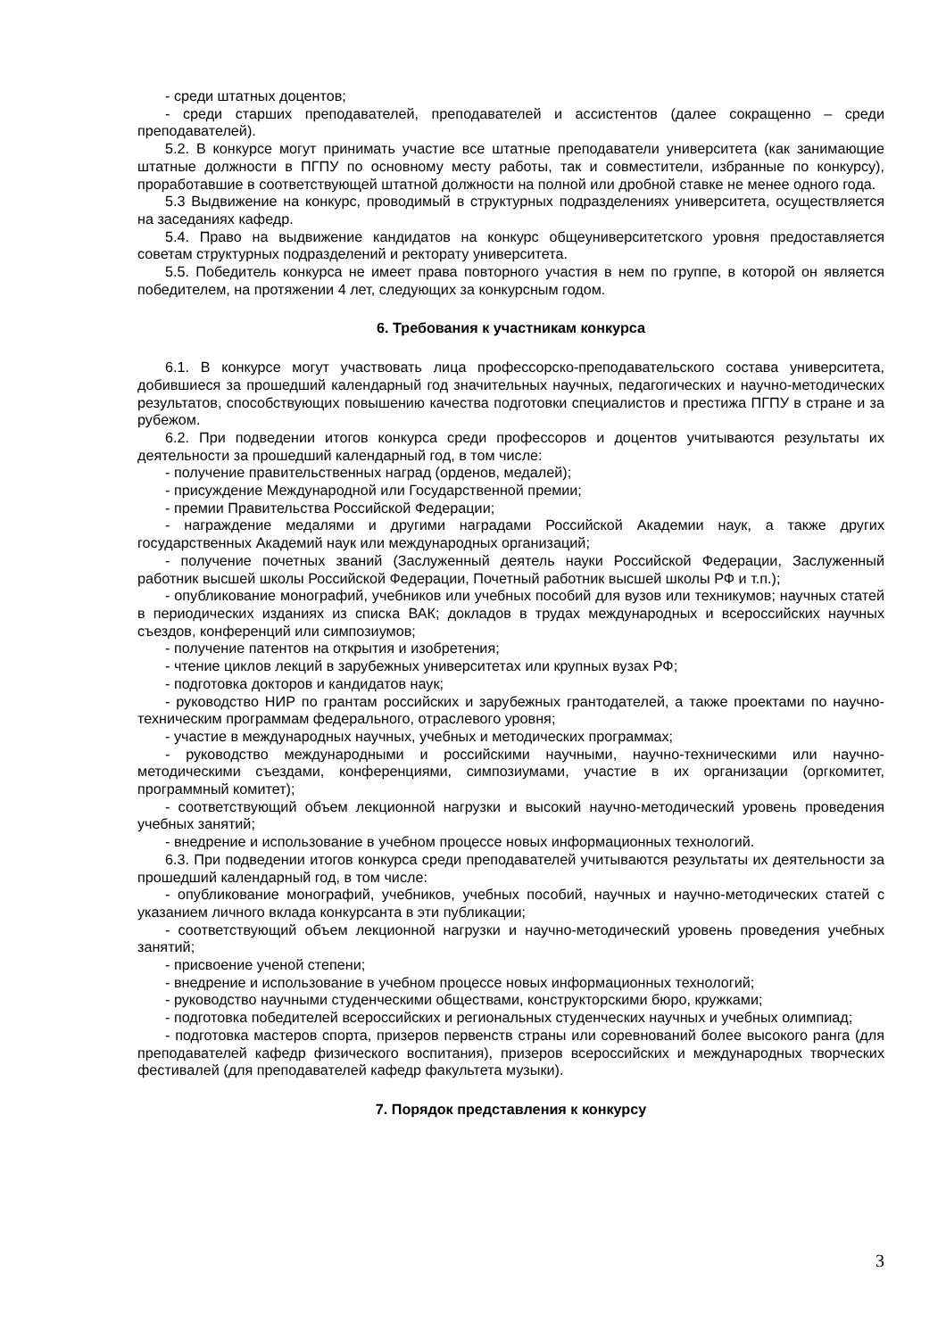- среди штатных доцентов;
- среди старших преподавателей, преподавателей и ассистентов (далее сокращенно – среди преподавателей).
5.2. В конкурсе могут принимать участие все штатные преподаватели университета (как занимающие штатные должности в ПГПУ по основному месту работы, так и совместители, избранные по конкурсу), проработавшие в соответствующей штатной должности на полной или дробной ставке не менее одного года.
5.3 Выдвижение на конкурс, проводимый в структурных подразделениях университета, осуществляется на заседаниях кафедр.
5.4. Право на выдвижение кандидатов на конкурс общеуниверситетского уровня предоставляется советам структурных подразделений и ректорату университета.
5.5. Победитель конкурса не имеет права повторного участия в нем по группе, в которой он является победителем, на протяжении 4 лет, следующих за конкурсным годом.
6. Требования к участникам конкурса
6.1. В конкурсе могут участвовать лица профессорско-преподавательского состава университета, добившиеся за прошедший календарный год значительных научных, педагогических и научно-методических результатов, способствующих повышению качества подготовки специалистов и престижа ПГПУ в стране и за рубежом.
6.2. При подведении итогов конкурса среди профессоров и доцентов учитываются результаты их деятельности за прошедший календарный год, в том числе:
- получение правительственных наград (орденов, медалей);
- присуждение Международной или Государственной премии;
- премии Правительства Российской Федерации;
- награждение медалями и другими наградами Российской Академии наук, а также других государственных Академий наук или международных организаций;
- получение почетных званий (Заслуженный деятель науки Российской Федерации, Заслуженный работник высшей школы Российской Федерации, Почетный работник высшей школы РФ и т.п.);
- опубликование монографий, учебников или учебных пособий для вузов или техникумов; научных статей в периодических изданиях из списка ВАК; докладов в трудах международных и всероссийских научных съездов, конференций или симпозиумов;
- получение патентов на открытия и изобретения;
- чтение циклов лекций в зарубежных университетах или крупных вузах РФ;
- подготовка докторов и кандидатов наук;
- руководство НИР по грантам российских и зарубежных грантодателей, а также проектами по научно-техническим программам федерального, отраслевого уровня;
- участие в международных научных, учебных и методических программах;
- руководство международными и российскими научными, научно-техническими или научно-методическими съездами, конференциями, симпозиумами, участие в их организации (оргкомитет, программный комитет);
- соответствующий объем лекционной нагрузки и высокий научно-методический уровень проведения учебных занятий;
- внедрение и использование в учебном процессе новых информационных технологий.
6.3. При подведении итогов конкурса среди преподавателей учитываются результаты их деятельности за прошедший календарный год, в том числе:
- опубликование монографий, учебников, учебных пособий, научных и научно-методических статей с указанием личного вклада конкурсанта в эти публикации;
- соответствующий объем лекционной нагрузки и научно-методический уровень проведения учебных занятий;
- присвоение ученой степени;
- внедрение и использование в учебном процессе новых информационных технологий;
- руководство научными студенческими обществами, конструкторскими бюро, кружками;
- подготовка победителей всероссийских и региональных студенческих научных и учебных олимпиад;
- подготовка мастеров спорта, призеров первенств страны или соревнований более высокого ранга (для преподавателей кафедр физического воспитания), призеров всероссийских и международных творческих фестивалей (для преподавателей кафедр факультета музыки).
7. Порядок представления к конкурсу
3